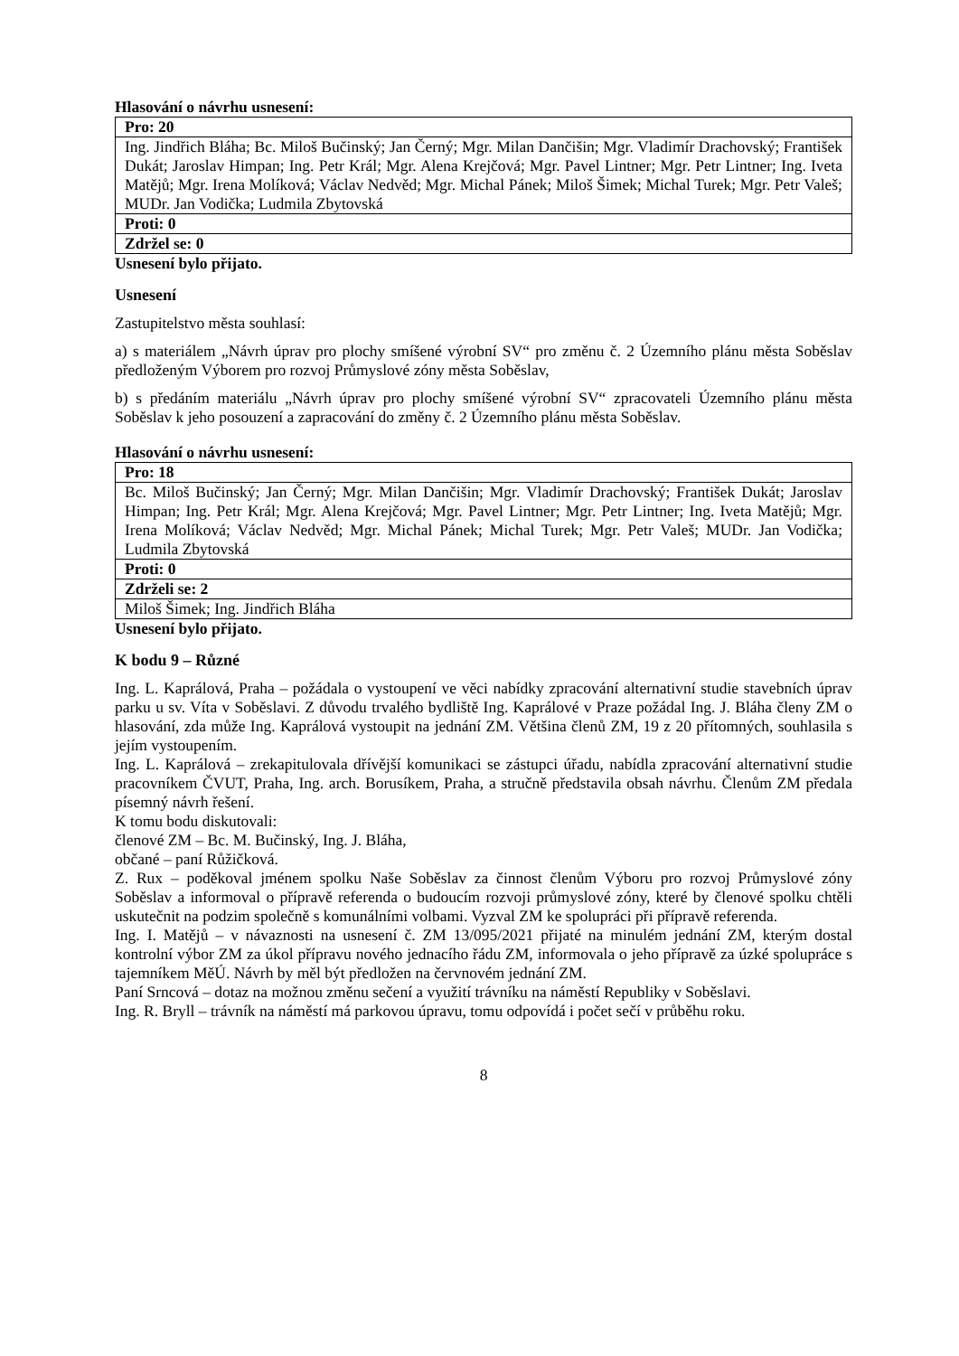Hlasování o návrhu usnesení:
| Pro: 20 |
| --- |
| Ing. Jindřich Bláha; Bc. Miloš Bučinský; Jan Černý; Mgr. Milan Dančišin; Mgr. Vladimír Drachovský; František Dukát; Jaroslav Himpan; Ing. Petr Král; Mgr. Alena Krejčová; Mgr. Pavel Lintner; Mgr. Petr Lintner; Ing. Iveta Matějů; Mgr. Irena Molíková; Václav Nedvěd; Mgr. Michal Pánek; Miloš Šimek; Michal Turek; Mgr. Petr Valeš; MUDr. Jan Vodička; Ludmila Zbytovská |
| Proti: 0 |
| Zdržel se: 0 |
Usnesení bylo přijato.
Usnesení
Zastupitelstvo města souhlasí:
a) s materiálem „Návrh úprav pro plochy smíšené výrobní SV“ pro změnu č. 2 Územního plánu města Soběslav předloženým Výborem pro rozvoj Průmyslové zóny města Soběslav,
b) s předáním materiálu „Návrh úprav pro plochy smíšené výrobní SV“ zpracovateli Územního plánu města Soběslav k jeho posouzení a zapracování do změny č. 2 Územního plánu města Soběslav.
Hlasování o návrhu usnesení:
| Pro: 18 |
| --- |
| Bc. Miloš Bučinský; Jan Černý; Mgr. Milan Dančišin; Mgr. Vladimír Drachovský; František Dukát; Jaroslav Himpan; Ing. Petr Král; Mgr. Alena Krejčová; Mgr. Pavel Lintner; Mgr. Petr Lintner; Ing. Iveta Matějů; Mgr. Irena Molíková; Václav Nedvěd; Mgr. Michal Pánek; Michal Turek; Mgr. Petr Valeš; MUDr. Jan Vodička; Ludmila Zbytovská |
| Proti: 0 |
| Zdrželi se: 2 |
| Miloš Šimek; Ing. Jindřich Bláha |
Usnesení bylo přijato.
K bodu 9 – Různé
Ing. L. Kaprálová, Praha – požádala o vystoupení ve věci nabídky zpracování alternativní studie stavebních úprav parku u sv. Víta v Soběslavi. Z důvodu trvalého bydliště Ing. Kaprálové v Praze požádal Ing. J. Bláha členy ZM o hlasování, zda může Ing. Kaprálová vystoupit na jednání ZM. Většina členů ZM, 19 z 20 přítomných, souhlasila s jejím vystoupením.
Ing. L. Kaprálová – zrekapitulovala dřívější komunikaci se zástupci úřadu, nabídla zpracování alternativní studie pracovníkem ČVUT, Praha, Ing. arch. Borusíkem, Praha, a stručně představila obsah návrhu. Členům ZM předala písemný návrh řešení.
K tomu bodu diskutovali:
členové ZM – Bc. M. Bučinský, Ing. J. Bláha,
občané – paní Růžičková.
Z. Rux – poděkoval jménem spolku Naše Soběslav za činnost členům Výboru pro rozvoj Průmyslové zóny Soběslav a informoval o přípravě referenda o budoucím rozvoji průmyslové zóny, které by členové spolku chtěli uskutečnit na podzim společně s komunálními volbami. Vyzval ZM ke spolupráci při přípravě referenda.
Ing. I. Matějů – v návaznosti na usnesení č. ZM 13/095/2021 přijaté na minulém jednání ZM, kterým dostal kontrolní výbor ZM za úkol přípravu nového jednacího řádu ZM, informovala o jeho přípravě za úzké spolupráce s tajemníkem MěÚ. Návrh by měl být předložen na červnovém jednání ZM.
Paní Srncová – dotaz na možnou změnu sečení a využití trávníku na náměstí Republiky v Soběslavi.
Ing. R. Bryll – trávník na náměstí má parkovou úpravu, tomu odpovídá i počet sečí v průběhu roku.
8